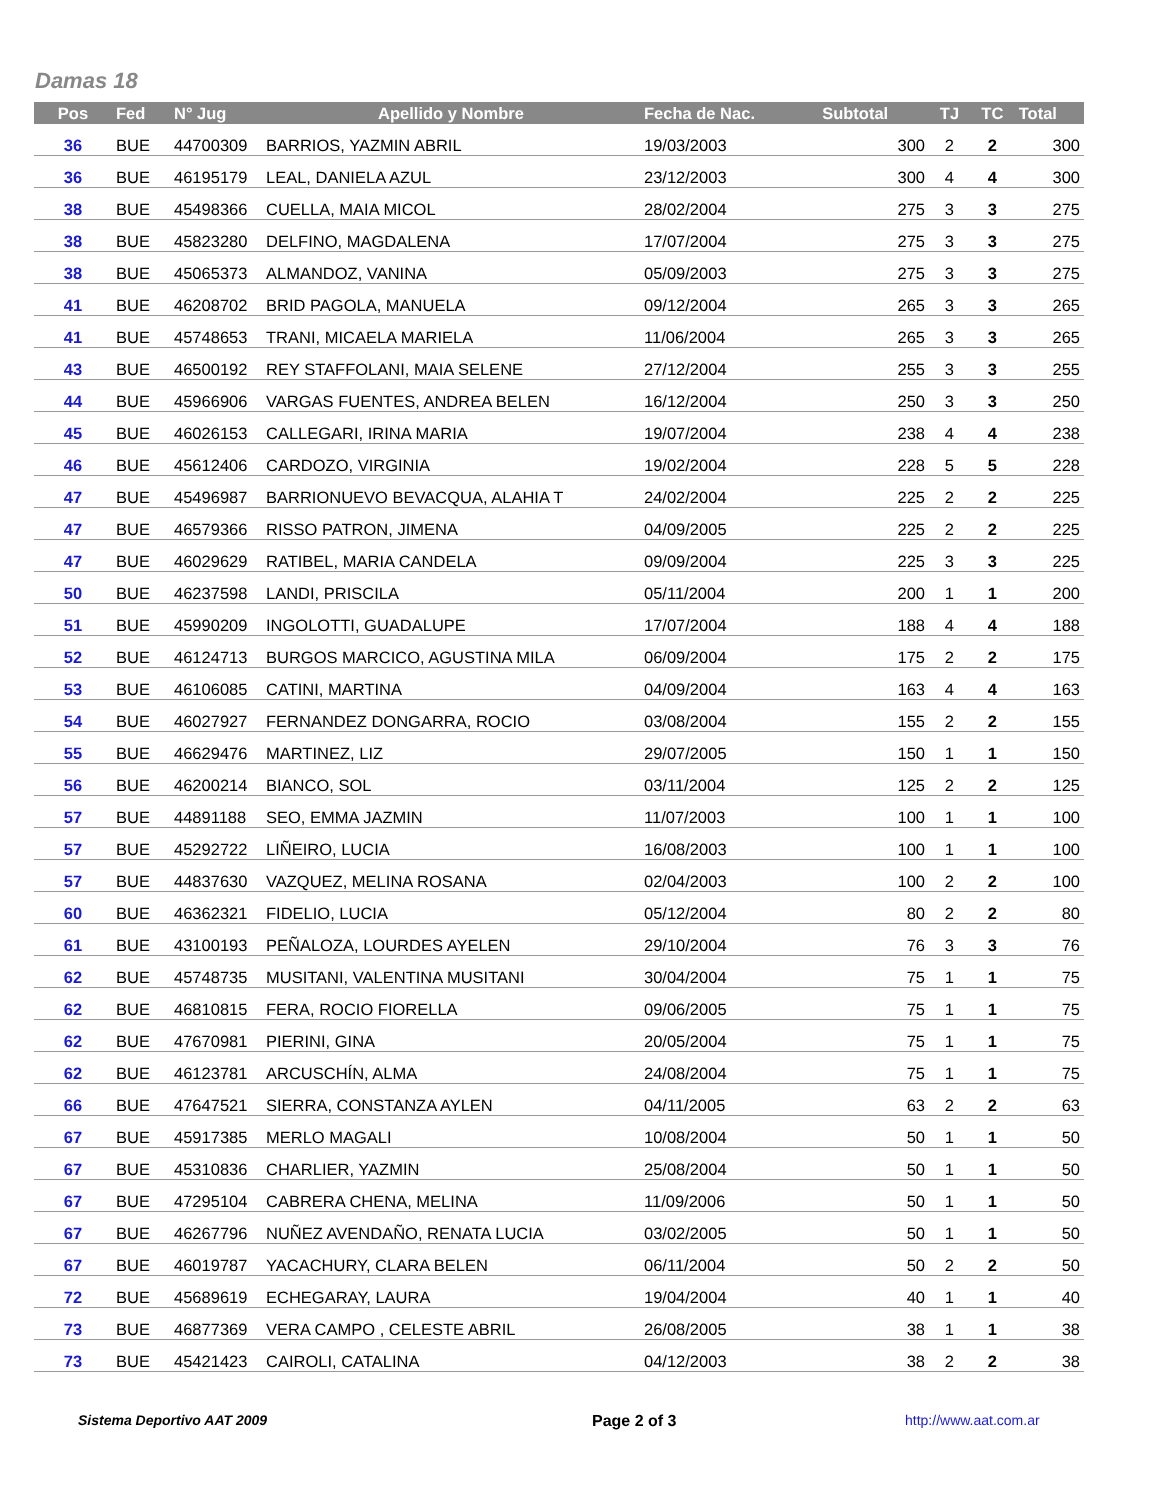Damas 18
| Pos | Fed | N° Jug | Apellido y Nombre | Fecha de Nac. | Subtotal | TJ | TC | Total |
| --- | --- | --- | --- | --- | --- | --- | --- | --- |
| 36 | BUE | 44700309 | BARRIOS, YAZMIN ABRIL | 19/03/2003 | 300 | 2 | 2 | 300 |
| 36 | BUE | 46195179 | LEAL, DANIELA AZUL | 23/12/2003 | 300 | 4 | 4 | 300 |
| 38 | BUE | 45498366 | CUELLA, MAIA MICOL | 28/02/2004 | 275 | 3 | 3 | 275 |
| 38 | BUE | 45823280 | DELFINO, MAGDALENA | 17/07/2004 | 275 | 3 | 3 | 275 |
| 38 | BUE | 45065373 | ALMANDOZ, VANINA | 05/09/2003 | 275 | 3 | 3 | 275 |
| 41 | BUE | 46208702 | BRID PAGOLA, MANUELA | 09/12/2004 | 265 | 3 | 3 | 265 |
| 41 | BUE | 45748653 | TRANI, MICAELA MARIELA | 11/06/2004 | 265 | 3 | 3 | 265 |
| 43 | BUE | 46500192 | REY STAFFOLANI, MAIA SELENE | 27/12/2004 | 255 | 3 | 3 | 255 |
| 44 | BUE | 45966906 | VARGAS FUENTES, ANDREA BELEN | 16/12/2004 | 250 | 3 | 3 | 250 |
| 45 | BUE | 46026153 | CALLEGARI, IRINA MARIA | 19/07/2004 | 238 | 4 | 4 | 238 |
| 46 | BUE | 45612406 | CARDOZO, VIRGINIA | 19/02/2004 | 228 | 5 | 5 | 228 |
| 47 | BUE | 45496987 | BARRIONUEVO BEVACQUA, ALAHIA T | 24/02/2004 | 225 | 2 | 2 | 225 |
| 47 | BUE | 46579366 | RISSO PATRON, JIMENA | 04/09/2005 | 225 | 2 | 2 | 225 |
| 47 | BUE | 46029629 | RATIBEL, MARIA CANDELA | 09/09/2004 | 225 | 3 | 3 | 225 |
| 50 | BUE | 46237598 | LANDI, PRISCILA | 05/11/2004 | 200 | 1 | 1 | 200 |
| 51 | BUE | 45990209 | INGOLOTTI, GUADALUPE | 17/07/2004 | 188 | 4 | 4 | 188 |
| 52 | BUE | 46124713 | BURGOS MARCICO, AGUSTINA MILA | 06/09/2004 | 175 | 2 | 2 | 175 |
| 53 | BUE | 46106085 | CATINI, MARTINA | 04/09/2004 | 163 | 4 | 4 | 163 |
| 54 | BUE | 46027927 | FERNANDEZ DONGARRA, ROCIO | 03/08/2004 | 155 | 2 | 2 | 155 |
| 55 | BUE | 46629476 | MARTINEZ, LIZ | 29/07/2005 | 150 | 1 | 1 | 150 |
| 56 | BUE | 46200214 | BIANCO, SOL | 03/11/2004 | 125 | 2 | 2 | 125 |
| 57 | BUE | 44891188 | SEO, EMMA JAZMIN | 11/07/2003 | 100 | 1 | 1 | 100 |
| 57 | BUE | 45292722 | LIÑEIRO, LUCIA | 16/08/2003 | 100 | 1 | 1 | 100 |
| 57 | BUE | 44837630 | VAZQUEZ, MELINA ROSANA | 02/04/2003 | 100 | 2 | 2 | 100 |
| 60 | BUE | 46362321 | FIDELIO, LUCIA | 05/12/2004 | 80 | 2 | 2 | 80 |
| 61 | BUE | 43100193 | PEÑALOZA, LOURDES AYELEN | 29/10/2004 | 76 | 3 | 3 | 76 |
| 62 | BUE | 45748735 | MUSITANI, VALENTINA MUSITANI | 30/04/2004 | 75 | 1 | 1 | 75 |
| 62 | BUE | 46810815 | FERA, ROCIO FIORELLA | 09/06/2005 | 75 | 1 | 1 | 75 |
| 62 | BUE | 47670981 | PIERINI, GINA | 20/05/2004 | 75 | 1 | 1 | 75 |
| 62 | BUE | 46123781 | ARCUSCHÍN, ALMA | 24/08/2004 | 75 | 1 | 1 | 75 |
| 66 | BUE | 47647521 | SIERRA, CONSTANZA AYLEN | 04/11/2005 | 63 | 2 | 2 | 63 |
| 67 | BUE | 45917385 | MERLO MAGALI | 10/08/2004 | 50 | 1 | 1 | 50 |
| 67 | BUE | 45310836 | CHARLIER, YAZMIN | 25/08/2004 | 50 | 1 | 1 | 50 |
| 67 | BUE | 47295104 | CABRERA CHENA, MELINA | 11/09/2006 | 50 | 1 | 1 | 50 |
| 67 | BUE | 46267796 | NUÑEZ AVENDAÑO, RENATA LUCIA | 03/02/2005 | 50 | 1 | 1 | 50 |
| 67 | BUE | 46019787 | YACACHURY, CLARA BELEN | 06/11/2004 | 50 | 2 | 2 | 50 |
| 72 | BUE | 45689619 | ECHEGARAY, LAURA | 19/04/2004 | 40 | 1 | 1 | 40 |
| 73 | BUE | 46877369 | VERA CAMPO , CELESTE ABRIL | 26/08/2005 | 38 | 1 | 1 | 38 |
| 73 | BUE | 45421423 | CAIROLI, CATALINA | 04/12/2003 | 38 | 2 | 2 | 38 |
Sistema Deportivo AAT 2009 Page 2 of 3 http://www.aat.com.ar